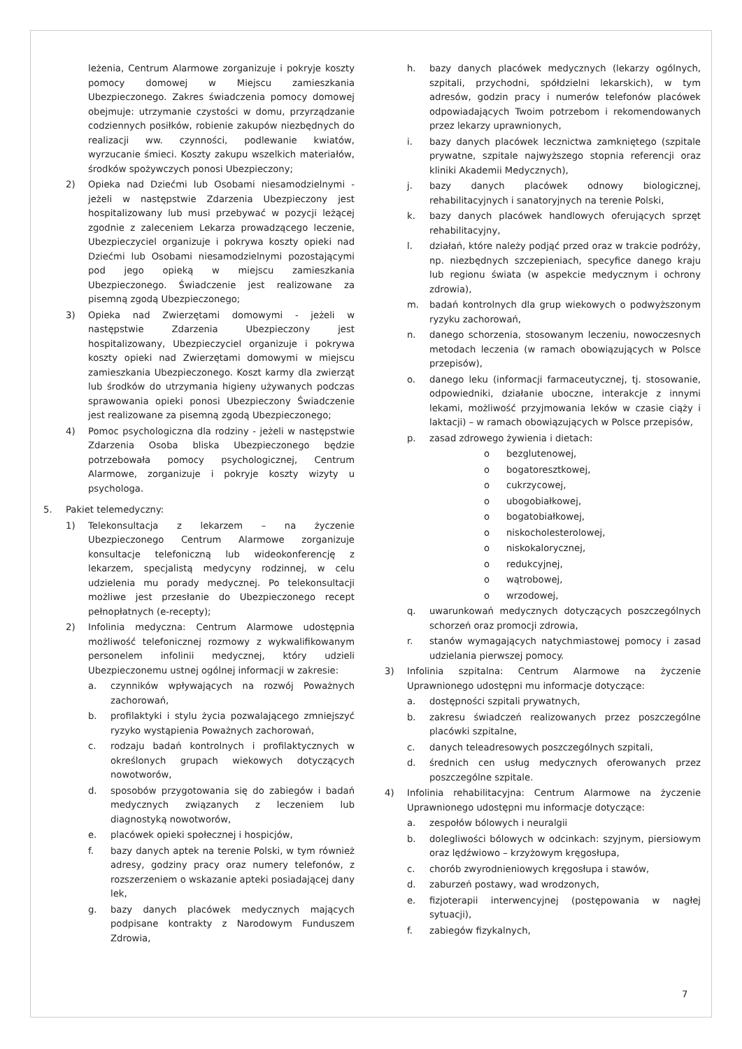leżenia, Centrum Alarmowe zorganizuje i pokryje koszty pomocy domowej w Miejscu zamieszkania Ubezpieczonego. Zakres świadczenia pomocy domowej obejmuje: utrzymanie czystości w domu, przyrządzanie codziennych posiłków, robienie zakupów niezbędnych do realizacji ww. czynności, podlewanie kwiatów, wyrzucanie śmieci. Koszty zakupu wszelkich materiałów, środków spożywczych ponosi Ubezpieczony;
2) Opieka nad Dziećmi lub Osobami niesamodzielnymi - jeżeli w następstwie Zdarzenia Ubezpieczony jest hospitalizowany lub musi przebywać w pozycji leżącej zgodnie z zaleceniem Lekarza prowadzącego leczenie, Ubezpieczyciel organizuje i pokrywa koszty opieki nad Dziećmi lub Osobami niesamodzielnymi pozostającymi pod jego opieką w miejscu zamieszkania Ubezpieczonego. Świadczenie jest realizowane za pisemną zgodą Ubezpieczonego;
3) Opieka nad Zwierzętami domowymi - jeżeli w następstwie Zdarzenia Ubezpieczony jest hospitalizowany, Ubezpieczyciel organizuje i pokrywa koszty opieki nad Zwierzętami domowymi w miejscu zamieszkania Ubezpieczonego. Koszt karmy dla zwierząt lub środków do utrzymania higieny używanych podczas sprawowania opieki ponosi Ubezpieczony Świadczenie jest realizowane za pisemną zgodą Ubezpieczonego;
4) Pomoc psychologiczna dla rodziny - jeżeli w następstwie Zdarzenia Osoba bliska Ubezpieczonego będzie potrzebowała pomocy psychologicznej, Centrum Alarmowe, zorganizuje i pokryje koszty wizyty u psychologa.
5. Pakiet telemedyczny:
1) Telekonsultacja z lekarzem – na życzenie Ubezpieczonego Centrum Alarmowe zorganizuje konsultacje telefoniczną lub wideokonferencję z lekarzem, specjalistą medycyny rodzinnej, w celu udzielenia mu porady medycznej. Po telekonsultacji możliwe jest przesłanie do Ubezpieczonego recept pełnopłatnych (e-recepty);
2) Infolinia medyczna: Centrum Alarmowe udostępnia możliwość telefonicznej rozmowy z wykwalifikowanym personelem infolinii medycznej, który udzieli Ubezpieczonemu ustnej ogólnej informacji w zakresie:
a. czynników wpływających na rozwój Poważnych zachorowań,
b. profilaktyki i stylu życia pozwalającego zmniejszyć ryzyko wystąpienia Poważnych zachorowań,
c. rodzaju badań kontrolnych i profilaktycznych w określonych grupach wiekowych dotyczących nowotworów,
d. sposobów przygotowania się do zabiegów i badań medycznych związanych z leczeniem lub diagnostyką nowotworów,
e. placówek opieki społecznej i hospicjów,
f. bazy danych aptek na terenie Polski, w tym również adresy, godziny pracy oraz numery telefonów, z rozszerzeniem o wskazanie apteki posiadającej dany lek,
g. bazy danych placówek medycznych mających podpisane kontrakty z Narodowym Funduszem Zdrowia,
h. bazy danych placówek medycznych (lekarzy ogólnych, szpitali, przychodni, spółdzielni lekarskich), w tym adresów, godzin pracy i numerów telefonów placówek odpowiadających Twoim potrzebom i rekomendowanych przez lekarzy uprawnionych,
i. bazy danych placówek lecznictwa zamkniętego (szpitale prywatne, szpitale najwyższego stopnia referencji oraz kliniki Akademii Medycznych),
j. bazy danych placówek odnowy biologicznej, rehabilitacyjnych i sanatoryjnych na terenie Polski,
k. bazy danych placówek handlowych oferujących sprzęt rehabilitacyjny,
l. działań, które należy podjąć przed oraz w trakcie podróży, np. niezbędnych szczepieniach, specyfice danego kraju lub regionu świata (w aspekcie medycznym i ochrony zdrowia),
m. badań kontrolnych dla grup wiekowych o podwyższonym ryzyku zachorowań,
n. danego schorzenia, stosowanym leczeniu, nowoczesnych metodach leczenia (w ramach obowiązujących w Polsce przepisów),
o. danego leku (informacji farmaceutycznej, tj. stosowanie, odpowiedniki, działanie uboczne, interakcje z innymi lekami, możliwość przyjmowania leków w czasie ciąży i laktacji) – w ramach obowiązujących w Polsce przepisów,
p. zasad zdrowego żywienia i dietach:
o bezglutenowej,
o bogatoresztkowej,
o cukrzycowej,
o ubogobiałkowej,
o bogatobiałkowej,
o niskocholesterolowej,
o niskokalorycznej,
o redukcyjnej,
o wątrobowej,
o wrzodowej,
q. uwarunkowań medycznych dotyczących poszczególnych schorzeń oraz promocji zdrowia,
r. stanów wymagających natychmiastowej pomocy i zasad udzielania pierwszej pomocy.
3) Infolinia szpitalna: Centrum Alarmowe na życzenie Uprawnionego udostępni mu informacje dotyczące:
a. dostępności szpitali prywatnych,
b. zakresu świadczeń realizowanych przez poszczególne placówki szpitalne,
c. danych teleadresowych poszczególnych szpitali,
d. średnich cen usług medycznych oferowanych przez poszczególne szpitale.
4) Infolinia rehabilitacyjna: Centrum Alarmowe na życzenie Uprawnionego udostępni mu informacje dotyczące:
a. zespołów bólowych i neuralgii
b. dolegliwości bólowych w odcinkach: szyjnym, piersiowym oraz lędźwiowo – krzyżowym kręgosłupa,
c. chorób zwyrodnieniowych kręgosłupa i stawów,
d. zaburzeń postawy, wad wrodzonych,
e. fizjoterapii interwencyjnej (postępowania w nagłej sytuacji),
f. zabiegów fizykalnych,
7